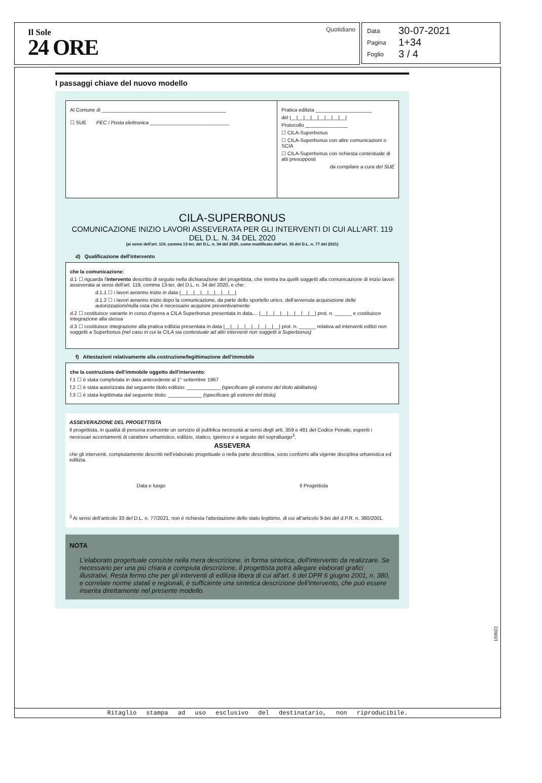Il Sole
24 ORE
Quotidiano
Data 30-07-2021
Pagina 1+34
Foglio 3 / 4
I passaggi chiave del nuovo modello
Al Comune di ____________________________________________
☐ SUE PEC / Posta elettronica ____________________________
Pratica edilizia ____________________
del |__|__|__|__|__|__|__|__|
Protocollo _______________
☐ CILA-Superbonus
☐ CILA-Superbonus con altre comunicazioni o SCIA
☐ CILA-Superbonus con richiesta contestuale di atti presupposti
da compilare a cura del SUE
CILA-SUPERBONUS
COMUNICAZIONE INIZIO LAVORI ASSEVERATA PER GLI INTERVENTI DI CUI ALL'ART. 119 DEL D.L. N. 34 DEL 2020
(ai sensi dell'art. 119, comma 13-ter, del D.L. n. 34 del 2020, come modificato dall'art. 33 del D.L. n. 77 del 2021)
d) Qualificazione dell'intervento
che la comunicazione:
d.1 ☐ riguarda l'intervento descritto di seguito nella dichiarazione del progettista, che rientra tra quelli soggetti alla comunicazione di inizio lavori asseverata ai sensi dell'art. 119, comma 13-ter, del D.L. n. 34 del 2020, e che:
d.1.1 ☐ i lavori avranno inizio in data |__|__|__|__|__|__|__|__|
d.1.2 ☐ i lavori avranno inizio dopo la comunicazione, da parte dello sportello unico, dell'avvenuta acquisizione delle autorizzazioni/nulla osta che è necessario acquisire preventivamente
d.2 ☐ costituisce variante in corso d'opera a CILA Superbonus presentata in data.... |__|__|__|__|__|__|__|__| prot. n. ______ e costituisce integrazione alla stessa
d.3 ☐ costituisce integrazione alla pratica edilizia presentata in data |__|__|__|__|__|__|__|__| prot. n. ______ relativa ad interventi edilizi non soggetti a Superbonus (nel caso in cui la CILA sia contestuale ad altri interventi non soggetti a Superbonus)
f) Attestazioni relativamente alla costruzione/legittimazione dell'immobile
che la costruzione dell'immobile oggetto dell'intervento:
f.1 ☐ è stata completata in data antecedente al 1° settembre 1967
f.2 ☐ è stata autorizzata dal seguente titolo edilizio: ____________ (specificare gli estremi del titolo abilitativo)
f.3 ☐ è stata legittimata dal seguente titolo: ____________ (specificare gli estremi del titolo)
ASSEVERAZIONE DEL PROGETTISTA
Il progettista, in qualità di persona esercente un servizio di pubblica necessità ai sensi degli artt. 359 e 481 del Codice Penale, esperiti i necessari accertamenti di carattere urbanistico, edilizio, statico, igienico e a seguito del sopralluogo<sup>3</sup>,
ASSEVERA
che gli interventi, compiutamente descritti nell'elaborato progettuale o nella parte descrittiva, sono conformi alla vigente disciplina urbanistica ed edilizia.
Data e luogo Il Progettista
<sup>3</sup> Ai sensi dell'articolo 33 del D.L. n. 77/2021, non è richiesta l'attestazione dello stato legittimo, di cui all'articolo 9-bis del d.P.R. n. 380/2001.
NOTA
L'elaborato progettuale consiste nella mera descrizione, in forma sintetica, dell'intervento da realizzare. Se necessario per una più chiara e compiuta descrizione, il progettista potrà allegare elaborati grafici illustrativi. Resta fermo che per gli interventi di edilizia libera di cui all'art. 6 del DPR 6 giugno 2001, n. 380, e correlate norme statali e regionali, è sufficiente una sintetica descrizione dell'intervento, che può essere inserita direttamente nel presente modello.
Ritaglio stampa ad uso esclusivo del destinatario, non riproducibile.
150022